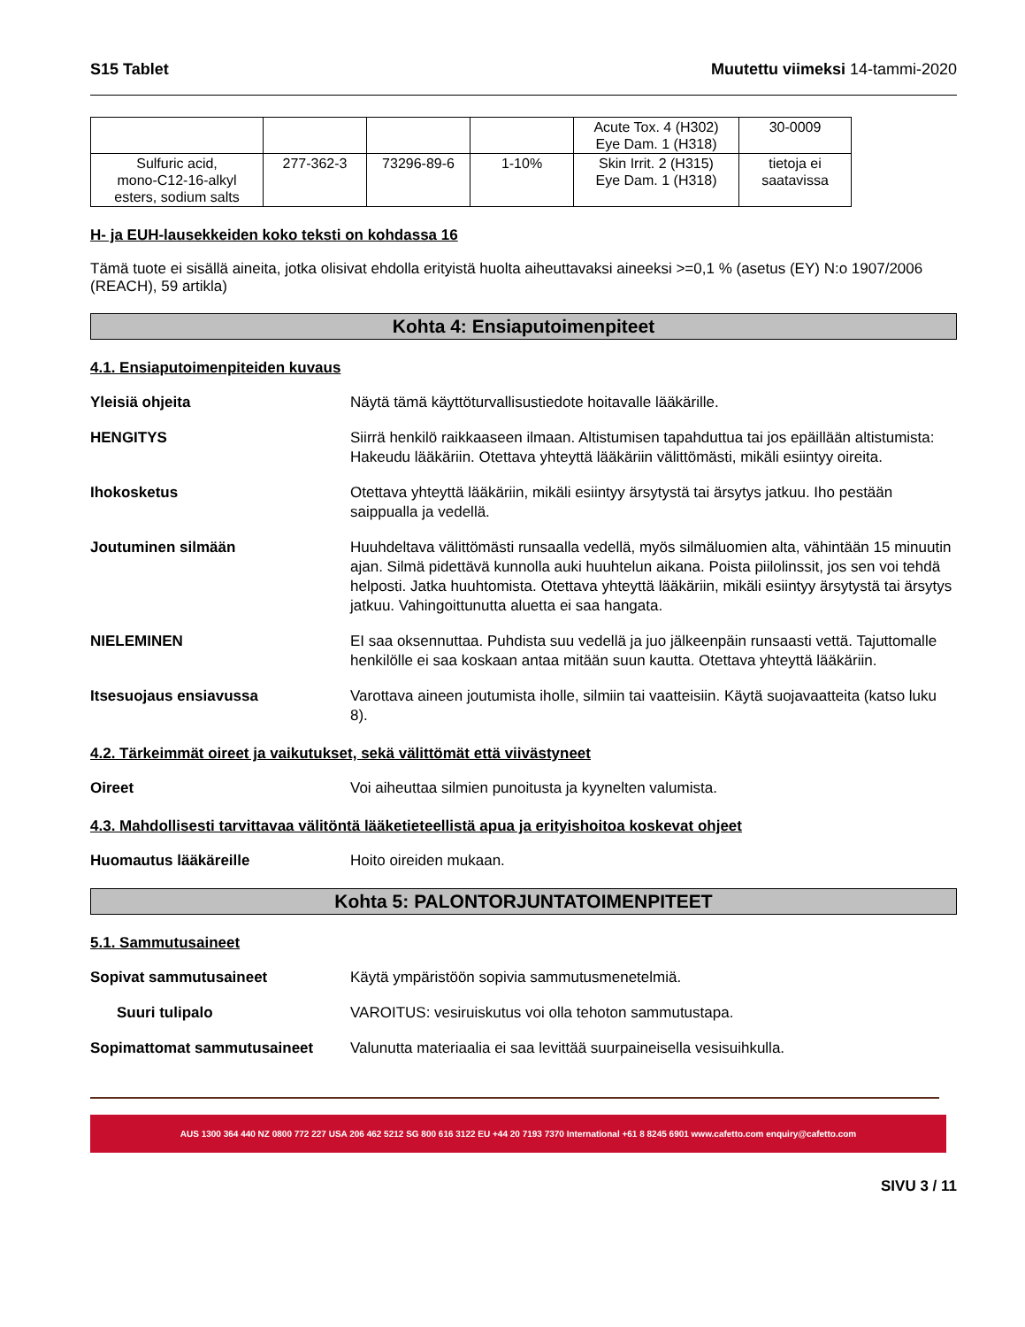S15 Tablet Muutettu viimeksi 14-tammi-2020
| | | | | Acute Tox. 4 (H302) Eye Dam. 1 (H318) | 30-0009 |
| Sulfuric acid, mono-C12-16-alkyl esters, sodium salts | 277-362-3 | 73296-89-6 | 1-10% | Skin Irrit. 2 (H315) Eye Dam. 1 (H318) | tietoja ei saatavissa |
H- ja EUH-lausekkeiden koko teksti on kohdassa 16
Tämä tuote ei sisällä aineita, jotka olisivat ehdolla erityistä huolta aiheuttavaksi aineeksi >=0,1 % (asetus (EY) N:o 1907/2006 (REACH), 59 artikla)
Kohta 4: Ensiaputoimenpiteet
4.1. Ensiaputoimenpiteiden kuvaus
Yleisiä ohjeita Näytä tämä käyttöturvallisustiedote hoitavalle lääkärille.
HENGITYS Siirrä henkilö raikkaaseen ilmaan. Altistumisen tapahduttua tai jos epäillään altistumista: Hakeudu lääkäriin. Otettava yhteyttä lääkäriin välittömästi, mikäli esiintyy oireita.
Ihokosketus Otettava yhteyttä lääkäriin, mikäli esiintyy ärsytystä tai ärsytys jatkuu. Iho pestään saippualla ja vedellä.
Joutuminen silmään Huuhdeltava välittömästi runsaalla vedellä, myös silmäluomien alta, vähintään 15 minuutin ajan. Silmä pidettävä kunnolla auki huuhtelun aikana. Poista piilolinssit, jos sen voi tehdä helposti. Jatka huuhtomista. Otettava yhteyttä lääkäriin, mikäli esiintyy ärsytystä tai ärsytys jatkuu. Vahingoittunutta aluetta ei saa hangata.
NIELEMINEN EI saa oksennuttaa. Puhdista suu vedellä ja juo jälkeenpäin runsaasti vettä. Tajuttomalle henkilölle ei saa koskaan antaa mitään suun kautta. Otettava yhteyttä lääkäriin.
Itsesuojaus ensiavussa Varottava aineen joutumista iholle, silmiin tai vaatteisiin. Käytä suojavaatteita (katso luku 8).
4.2. Tärkeimmät oireet ja vaikutukset, sekä välittömät että viivästyneet
Oireet Voi aiheuttaa silmien punoitusta ja kyynelten valumista.
4.3. Mahdollisesti tarvittavaa välitöntä lääketieteellistä apua ja erityishoitoa koskevat ohjeet
Huomautus lääkäreille Hoito oireiden mukaan.
Kohta 5: PALONTORJUNTATOIMENPITEET
5.1. Sammutusaineet
Sopivat sammutusaineet Käytä ympäristöön sopivia sammutusmenetelmiä.
Suuri tulipalo VAROITUS: vesiruiskutus voi olla tehoton sammutustapa.
Sopimattomat sammutusaineet Valunutta materiaalia ei saa levittää suurpaineisella vesisuihkulla.
AUS 1300 364 440 NZ 0800 772 227 USA 206 462 5212 SG 800 616 3122 EU +44 20 7193 7370 International +61 8 8245 6901 www.cafetto.com enquiry@cafetto.com
SIVU 3 / 11